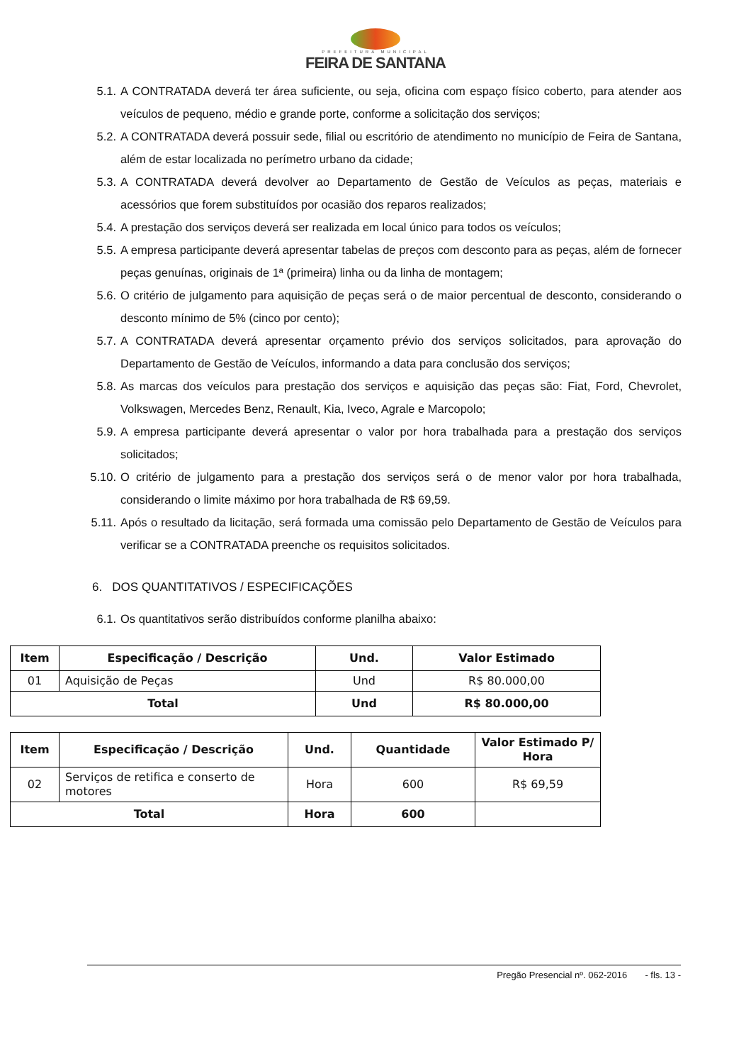PREFEITURA MUNICIPAL
FEIRA DE SANTANA
5.1. A CONTRATADA deverá ter área suficiente, ou seja, oficina com espaço físico coberto, para atender aos veículos de pequeno, médio e grande porte, conforme a solicitação dos serviços;
5.2. A CONTRATADA deverá possuir sede, filial ou escritório de atendimento no município de Feira de Santana, além de estar localizada no perímetro urbano da cidade;
5.3. A CONTRATADA deverá devolver ao Departamento de Gestão de Veículos as peças, materiais e acessórios que forem substituídos por ocasião dos reparos realizados;
5.4. A prestação dos serviços deverá ser realizada em local único para todos os veículos;
5.5. A empresa participante deverá apresentar tabelas de preços com desconto para as peças, além de fornecer peças genuínas, originais de 1ª (primeira) linha ou da linha de montagem;
5.6. O critério de julgamento para aquisição de peças será o de maior percentual de desconto, considerando o desconto mínimo de 5% (cinco por cento);
5.7. A CONTRATADA deverá apresentar orçamento prévio dos serviços solicitados, para aprovação do Departamento de Gestão de Veículos, informando a data para conclusão dos serviços;
5.8. As marcas dos veículos para prestação dos serviços e aquisição das peças são: Fiat, Ford, Chevrolet, Volkswagen, Mercedes Benz, Renault, Kia, Iveco, Agrale e Marcopolo;
5.9. A empresa participante deverá apresentar o valor por hora trabalhada para a prestação dos serviços solicitados;
5.10. O critério de julgamento para a prestação dos serviços será o de menor valor por hora trabalhada, considerando o limite máximo por hora trabalhada de R$ 69,59.
5.11. Após o resultado da licitação, será formada uma comissão pelo Departamento de Gestão de Veículos para verificar se a CONTRATADA preenche os requisitos solicitados.
6. DOS QUANTITATIVOS / ESPECIFICAÇÕES
6.1. Os quantitativos serão distribuídos conforme planilha abaixo:
| Item | Especificação / Descrição | Und. | Valor Estimado |
| --- | --- | --- | --- |
| 01 | Aquisição de Peças | Und | R$ 80.000,00 |
| Total | | Und | R$ 80.000,00 |
| Item | Especificação / Descrição | Und. | Quantidade | Valor Estimado P/ Hora |
| --- | --- | --- | --- | --- |
| 02 | Serviços de retifica e conserto de motores | Hora | 600 | R$ 69,59 |
| Total | | Hora | 600 | |
Pregão Presencial nº. 062-2016 - fls. 13 -